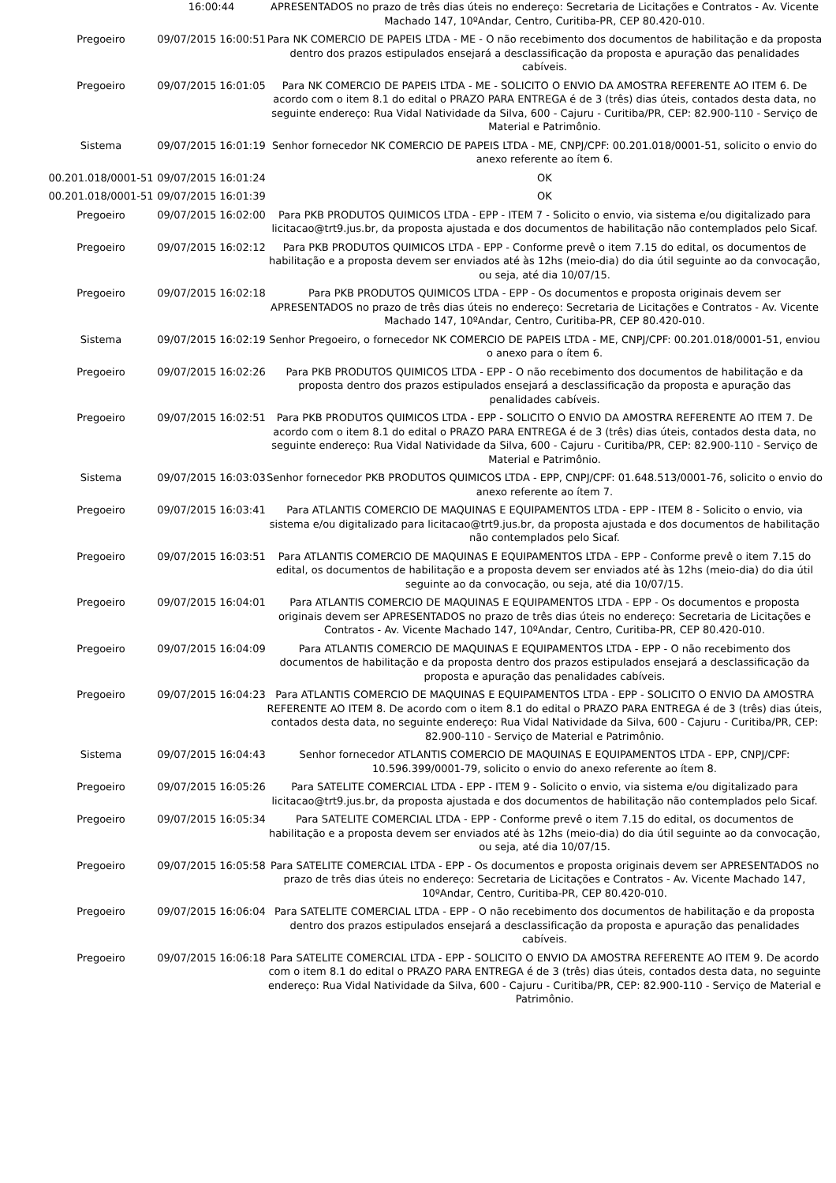| | 16:00:44 | APRESENTADOS no prazo de três dias úteis no endereço: Secretaria de Licitações e Contratos - Av. Vicente Machado 147, 10ºAndar, Centro, Curitiba-PR, CEP 80.420-010. |
| Pregoeiro | 09/07/2015 16:00:51 | Para NK COMERCIO DE PAPEIS LTDA - ME - O não recebimento dos documentos de habilitação e da proposta dentro dos prazos estipulados ensejará a desclassificação da proposta e apuração das penalidades cabíveis. |
| Pregoeiro | 09/07/2015 16:01:05 | Para NK COMERCIO DE PAPEIS LTDA - ME - SOLICITO O ENVIO DA AMOSTRA REFERENTE AO ITEM 6. De acordo com o item 8.1 do edital o PRAZO PARA ENTREGA é de 3 (três) dias úteis, contados desta data, no seguinte endereço: Rua Vidal Natividade da Silva, 600 - Cajuru - Curitiba/PR, CEP: 82.900-110 - Serviço de Material e Patrimônio. |
| Sistema | 09/07/2015 16:01:19 | Senhor fornecedor NK COMERCIO DE PAPEIS LTDA - ME, CNPJ/CPF: 00.201.018/0001-51, solicito o envio do anexo referente ao ítem 6. |
| 00.201.018/0001-51 | 09/07/2015 16:01:24 | OK |
| 00.201.018/0001-51 | 09/07/2015 16:01:39 | OK |
| Pregoeiro | 09/07/2015 16:02:00 | Para PKB PRODUTOS QUIMICOS LTDA - EPP - ITEM 7 - Solicito o envio, via sistema e/ou digitalizado para licitacao@trt9.jus.br, da proposta ajustada e dos documentos de habilitação não contemplados pelo Sicaf. |
| Pregoeiro | 09/07/2015 16:02:12 | Para PKB PRODUTOS QUIMICOS LTDA - EPP - Conforme prevê o item 7.15 do edital, os documentos de habilitação e a proposta devem ser enviados até às 12hs (meio-dia) do dia útil seguinte ao da convocação, ou seja, até dia 10/07/15. |
| Pregoeiro | 09/07/2015 16:02:18 | Para PKB PRODUTOS QUIMICOS LTDA - EPP - Os documentos e proposta originais devem ser APRESENTADOS no prazo de três dias úteis no endereço: Secretaria de Licitações e Contratos - Av. Vicente Machado 147, 10ºAndar, Centro, Curitiba-PR, CEP 80.420-010. |
| Sistema | 09/07/2015 16:02:19 | Senhor Pregoeiro, o fornecedor NK COMERCIO DE PAPEIS LTDA - ME, CNPJ/CPF: 00.201.018/0001-51, enviou o anexo para o ítem 6. |
| Pregoeiro | 09/07/2015 16:02:26 | Para PKB PRODUTOS QUIMICOS LTDA - EPP - O não recebimento dos documentos de habilitação e da proposta dentro dos prazos estipulados ensejará a desclassificação da proposta e apuração das penalidades cabíveis. |
| Pregoeiro | 09/07/2015 16:02:51 | Para PKB PRODUTOS QUIMICOS LTDA - EPP - SOLICITO O ENVIO DA AMOSTRA REFERENTE AO ITEM 7. De acordo com o item 8.1 do edital o PRAZO PARA ENTREGA é de 3 (três) dias úteis, contados desta data, no seguinte endereço: Rua Vidal Natividade da Silva, 600 - Cajuru - Curitiba/PR, CEP: 82.900-110 - Serviço de Material e Patrimônio. |
| Sistema | 09/07/2015 16:03:03 | Senhor fornecedor PKB PRODUTOS QUIMICOS LTDA - EPP, CNPJ/CPF: 01.648.513/0001-76, solicito o envio do anexo referente ao ítem 7. |
| Pregoeiro | 09/07/2015 16:03:41 | Para ATLANTIS COMERCIO DE MAQUINAS E EQUIPAMENTOS LTDA - EPP - ITEM 8 - Solicito o envio, via sistema e/ou digitalizado para licitacao@trt9.jus.br, da proposta ajustada e dos documentos de habilitação não contemplados pelo Sicaf. |
| Pregoeiro | 09/07/2015 16:03:51 | Para ATLANTIS COMERCIO DE MAQUINAS E EQUIPAMENTOS LTDA - EPP - Conforme prevê o item 7.15 do edital, os documentos de habilitação e a proposta devem ser enviados até às 12hs (meio-dia) do dia útil seguinte ao da convocação, ou seja, até dia 10/07/15. |
| Pregoeiro | 09/07/2015 16:04:01 | Para ATLANTIS COMERCIO DE MAQUINAS E EQUIPAMENTOS LTDA - EPP - Os documentos e proposta originais devem ser APRESENTADOS no prazo de três dias úteis no endereço: Secretaria de Licitações e Contratos - Av. Vicente Machado 147, 10ºAndar, Centro, Curitiba-PR, CEP 80.420-010. |
| Pregoeiro | 09/07/2015 16:04:09 | Para ATLANTIS COMERCIO DE MAQUINAS E EQUIPAMENTOS LTDA - EPP - O não recebimento dos documentos de habilitação e da proposta dentro dos prazos estipulados ensejará a desclassificação da proposta e apuração das penalidades cabíveis. |
| Pregoeiro | 09/07/2015 16:04:23 | Para ATLANTIS COMERCIO DE MAQUINAS E EQUIPAMENTOS LTDA - EPP - SOLICITO O ENVIO DA AMOSTRA REFERENTE AO ITEM 8. De acordo com o item 8.1 do edital o PRAZO PARA ENTREGA é de 3 (três) dias úteis, contados desta data, no seguinte endereço: Rua Vidal Natividade da Silva, 600 - Cajuru - Curitiba/PR, CEP: 82.900-110 - Serviço de Material e Patrimônio. |
| Sistema | 09/07/2015 16:04:43 | Senhor fornecedor ATLANTIS COMERCIO DE MAQUINAS E EQUIPAMENTOS LTDA - EPP, CNPJ/CPF: 10.596.399/0001-79, solicito o envio do anexo referente ao ítem 8. |
| Pregoeiro | 09/07/2015 16:05:26 | Para SATELITE COMERCIAL LTDA - EPP - ITEM 9 - Solicito o envio, via sistema e/ou digitalizado para licitacao@trt9.jus.br, da proposta ajustada e dos documentos de habilitação não contemplados pelo Sicaf. |
| Pregoeiro | 09/07/2015 16:05:34 | Para SATELITE COMERCIAL LTDA - EPP - Conforme prevê o item 7.15 do edital, os documentos de habilitação e a proposta devem ser enviados até às 12hs (meio-dia) do dia útil seguinte ao da convocação, ou seja, até dia 10/07/15. |
| Pregoeiro | 09/07/2015 16:05:58 | Para SATELITE COMERCIAL LTDA - EPP - Os documentos e proposta originais devem ser APRESENTADOS no prazo de três dias úteis no endereço: Secretaria de Licitações e Contratos - Av. Vicente Machado 147, 10ºAndar, Centro, Curitiba-PR, CEP 80.420-010. |
| Pregoeiro | 09/07/2015 16:06:04 | Para SATELITE COMERCIAL LTDA - EPP - O não recebimento dos documentos de habilitação e da proposta dentro dos prazos estipulados ensejará a desclassificação da proposta e apuração das penalidades cabíveis. |
| Pregoeiro | 09/07/2015 16:06:18 | Para SATELITE COMERCIAL LTDA - EPP - SOLICITO O ENVIO DA AMOSTRA REFERENTE AO ITEM 9. De acordo com o item 8.1 do edital o PRAZO PARA ENTREGA é de 3 (três) dias úteis, contados desta data, no seguinte endereço: Rua Vidal Natividade da Silva, 600 - Cajuru - Curitiba/PR, CEP: 82.900-110 - Serviço de Material e Patrimônio. |